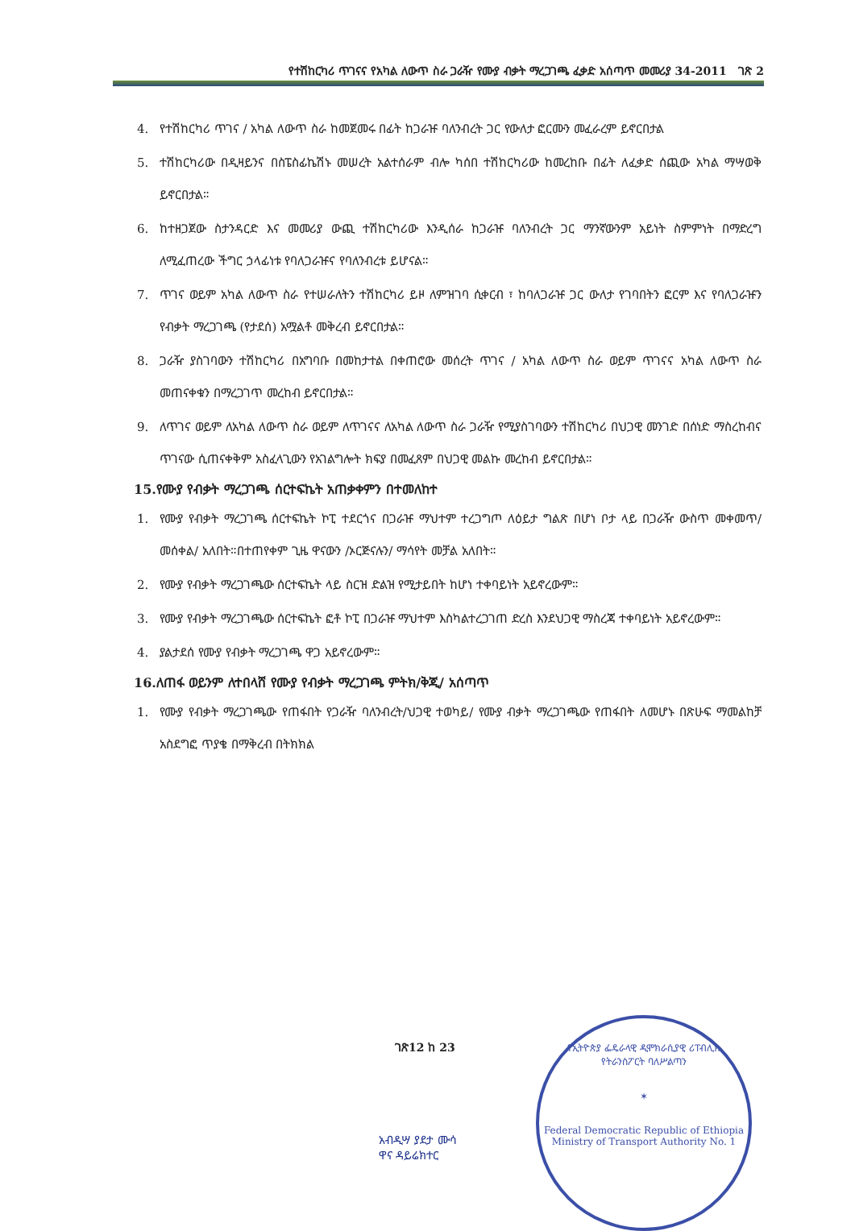የተሽከርካሪ ጥገናና የአካል ለውጥ ስራ ጋራዥ የሙያ ብቃት ማረጋገጫ ፈቃድ አሰጣጥ መመሪያ 34-2011 ገጽ 2
4. የተሽከርካሪ ጥገና / አካል ለውጥ ስራ ከመጀመሩ በፊት ከጋራዡ ባለንብረት ጋር የውለታ ፎርሙን መፈራረም ይኖርበታል
5. ተሽከርካሪው በዲዛይንና በስፔስፊኬሽኑ መሠረት አልተሰራም ብሎ ካሰበ ተሽከርካሪው ከመረከቡ በፊት ለፈቃድ ሰጪው አካል ማሣወቅ ይኖርበታል።
6. ከተዘጋጀው ስታንዳርድ እና መመሪያ ውጪ ተሽከርካሪው እንዲሰራ ከጋራዡ ባለንብረት ጋር ማንኛውንም አይነት ስምምነት በማድረግ ለሚፈጠረው ችግር ኃላፊነቱ የባለጋራዡና የባለንብረቱ ይሆናል።
7. ጥገና ወይም አካል ለውጥ ስራ የተሠራለትን ተሽከርካሪ ይዞ ለምዝገባ ሲቀርብ ፣ ከባለጋራዡ ጋር ውለታ የገባበትን ፎርም እና የባለጋራዡን የብቃት ማረጋገጫ (የታደሰ) አሟልቶ መቅረብ ይኖርበታል።
8. ጋራዥ ያስገባውን ተሽከርካሪ በአግባቡ በመከታተል በቀጠሮው መሰረት ጥገና / አካል ለውጥ ስራ ወይም ጥገናና አካል ለውጥ ስራ መጠናቀቁን በማረጋገጥ መረከብ ይኖርበታል።
9. ለጥገና ወይም ለአካል ለውጥ ስራ ወይም ለጥገናና ለአካል ለውጥ ስራ ጋራዥ የሚያስገባውን ተሽከርካሪ በህጋዊ መንገድ በሰነድ ማስረከብና ጥገናው ሲጠናቀቅም አስፈላጊውን የአገልግሎት ክፍያ በመፈጸም በህጋዊ መልኩ መረከብ ይኖርበታል።
15.የሙያ የብቃት ማረጋገጫ ሰርተፍኬት አጠቃቀምን በተመለከተ
1. የሙያ የብቃት ማረጋገጫ ሰርተፍኬት ኮፒ ተደርጎና በጋራዡ ማህተም ተረጋግጦ ለዕይታ ግልጽ በሆነ ቦታ ላይ በጋራዥ ውስጥ መቀመጥ/መሰቀል/ አለበት።በተጠየቀም ጊዜ ዋናውን /ኦርጅናሉን/ ማሳየት መቻል አለበት።
2. የሙያ የብቃት ማረጋገጫው ሰርተፍኬት ላይ ስርዝ ድልዝ የሚታይበት ከሆነ ተቀባይነት አይኖረውም።
3. የሙያ የብቃት ማረጋገጫው ሰርተፍኬት ፎቶ ኮፒ በጋራዡ ማህተም እስካልተረጋገጠ ድረስ እንደህጋዊ ማስረጃ ተቀባይነት አይኖረውም።
4. ያልታደሰ የሙያ የብቃት ማረጋገጫ ዋጋ አይኖረውም።
16.ለጠፋ ወይንም ለተበላሸ የሙያ የብቃት ማረጋገጫ ምትክ/ቅጂ/ አሰጣጥ
1. የሙያ የብቃት ማረጋገጫው የጠፋበት የጋራዥ ባለንብረት/ህጋዊ ተወካይ/ የሙያ ብቃት ማረጋገጫው የጠፋበት ለመሆኑ በጽሁፍ ማመልከቻ አስደግፎ ጥያቄ በማቅረብ በትክክል
ገጽ12 ከ 23
አብዲሣ ያደታ ሙሳ
ዋና ዳይሬክተር
የኢትዮጵያ ፌዴራላዊ ዲሞክራሲያዊ ሪፐብሊክ
የትራንስፖርት ባለሥልጣን
✶
Federal Democratic Republic of Ethiopia
Ministry of Transport Authority No. 1